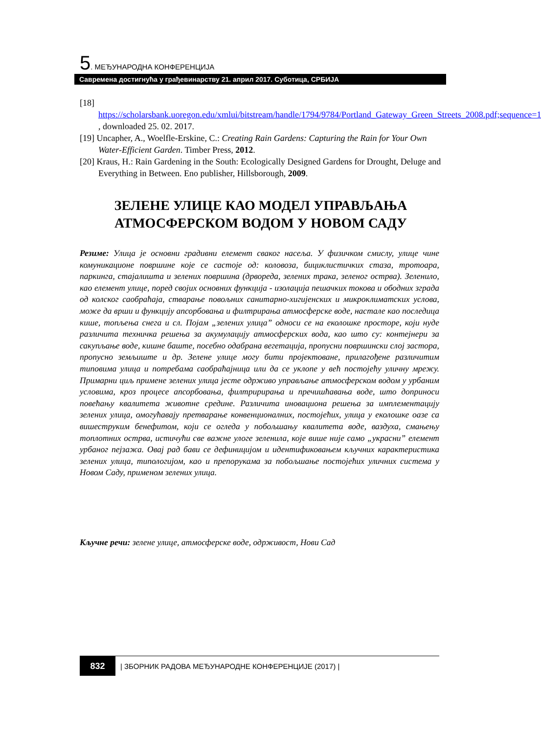5. МЕЂУНАРОДНА КОНФЕРЕНЦИЈА
Савремена достигнућа у грађевинарству 21. април 2017. Суботица, СРБИЈА
[18] https://scholarsbank.uoregon.edu/xmlui/bitstream/handle/1794/9784/Portland_Gateway_Green_Streets_2008.pdf;sequence=1 , downloaded 25. 02. 2017.
[19] Uncapher, A., Woelfle-Erskine, C.: Creating Rain Gardens: Capturing the Rain for Your Own Water-Efficient Garden. Timber Press, 2012.
[20] Kraus, H.: Rain Gardening in the South: Ecologically Designed Gardens for Drought, Deluge and Everything in Between. Eno publisher, Hillsborough, 2009.
ЗЕЛЕНЕ УЛИЦЕ КАО МОДЕЛ УПРАВЉАЊА АТМОСФЕРСКОМ ВОДОМ У НОВОМ САДУ
Резиме: Улица је основни градивни елемент сваког насеља. У физичком смислу, улице чине комуникационе површине које се састоје од: коловоза, бициклистичких стаза, тротоара, паркинга, стајалишта и зелених површина (дрвореда, зелених трака, зеленог острва). Зеленило, као елемент улице, поред својих основних функција - изолација пешачких токова и ободних зграда од колског саобраћаја, стварање повољних санитарно-хигијенских и микроклиматских услова, може да врши и функцију апсорбовања и филтрирања атмосферске воде, настале као последица кише, топљења снега и сл. Појам „зелених улица” односи се на еколошке просторе, који нуде различита техничка решења за акумулацију атмосферских вода, као што су: контејнери за сакупљање воде, кишне баште, посебно одабрана вегетација, пропусни површински слој застора, пропусно земљиште и др. Зелене улице могу бити пројектоване, прилагођене различитим типовима улица и потребама саобраћајница или да се уклопе у већ постојећу уличну мрежу. Примарни циљ примене зелених улица јесте одрживо управљање атмосферском водом у урбаним условима, кроз процесе апсорбовања, филтририрања и пречишћавања воде, што доприноси повећању квалитета животне средине. Различита иновациона решења за имплементацију зелених улица, омогућавају претварање конвенционалних, постојећих, улица у еколошке оазе са вишеструким бенефитом, који се огледа у побољшању квалитета воде, ваздуха, смањењу топлотних острва, истичући све важне улоге зеленила, које више није само „украсни” елемент урбаног пејзажа. Овај рад бави се дефиницијом и идентификовањем кључних карактеристика зелених улица, типологијом, као и препорукама за побољшање постојећих уличних система у Новом Саду, применом зелених улица.
Кључне речи: зелене улице, атмосферске воде, одрживост, Нови Сад
832 | ЗБОРНИК РАДОВА МЕЂУНАРОДНЕ КОНФЕРЕНЦИЈЕ (2017) |